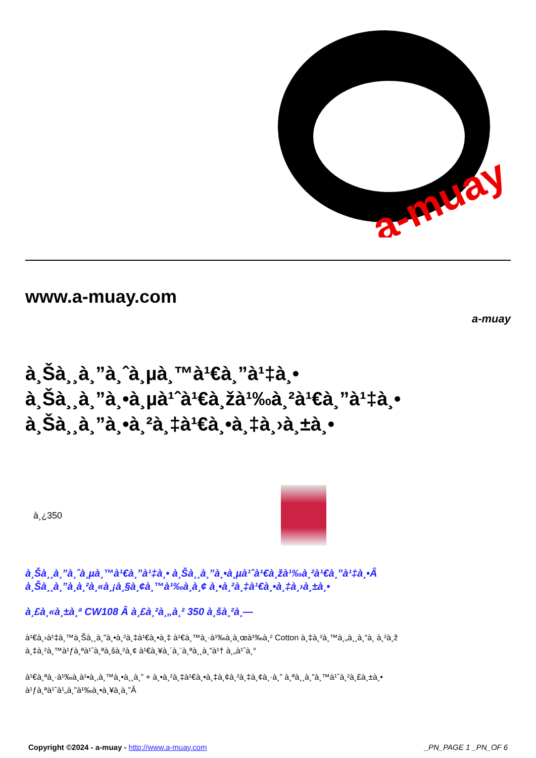a-muay
www.a-muay.com
a-muay
à¸Šà¸¸à¸”à¸ˆà¸µà¸™à¹€à¸”à¹‡à¸•
à¸Šà¸¸à¸”à¸•à¸µà¹ˆà¹€à¸žà¹‰à¸²à¹€à¸”à¹‡à¸•
à¸Šà¸¸à¸”à¸•à¸²à¸‡à¹€à¸•à¸‡à¸›à¸±à¸•
à¸¿350
à¸Šà¸¸à¸”à¸ˆà¸µà¸™à¹€à¸”à¹‡à¸• à¸Šà¸¸à¸”à¸•à¸µà¹ˆà¹€à¸žà¹‰à¸²à¹€à¸”à¹‡à¸•Â
à¸Šà¸¸à¸”à¸­à¸²à¸«à¸¡à¸§à¸¢à¸™à¹‰à¸­à¸¢ à¸•à¸²à¸‡à¹€à¸•à¸‡à¸›à¸±à¸•
à¸£à¸«à¸±à¸ª CW108 Â à¸£à¸²à¸„à¸² 350 à¸šà¸²à¸—
à¹€à¸›à¹‡à¸™à¸Šà¸¸à¸”à¸•à¸²à¸‡à¹€à¸•à¸‡ à¹€à¸™à¸·à¹‰à¸­à¸œà¹‰à¸² Cotton à¸‡à¸²à¸™à¸„à¸¸à¸“à¸ à¸²à¸ž
à¸‡à¸²à¸™à¹ƒà¸ªà¹ˆà¸ªà¸šà¸²à¸¢ à¹€à¸¥à¸´à¸¨à¸ªà¸¸à¸”à¹† à¸„à¹ˆà¸°
à¹€à¸ªà¸·à¹‰à¸­à¹•à¸‚à¸™à¸•à¸¸à¸” + à¸•à¸²à¸‡à¹€à¸•à¸‡à¸¢à¸²à¸‡à¸¢à¸·à¸” à¸ªà¸¸à¸”à¸™à¹ˆà¸²à¸£à¸±à¸•
à¹ƒà¸ªà¹ˆà¹„à¸”à¹‰à¸•à¸¥à¸­à¸”Â
Copyright ©2024 - a-muay - http://www.a-muay.com _PN_PAGE 1 _PN_OF 6